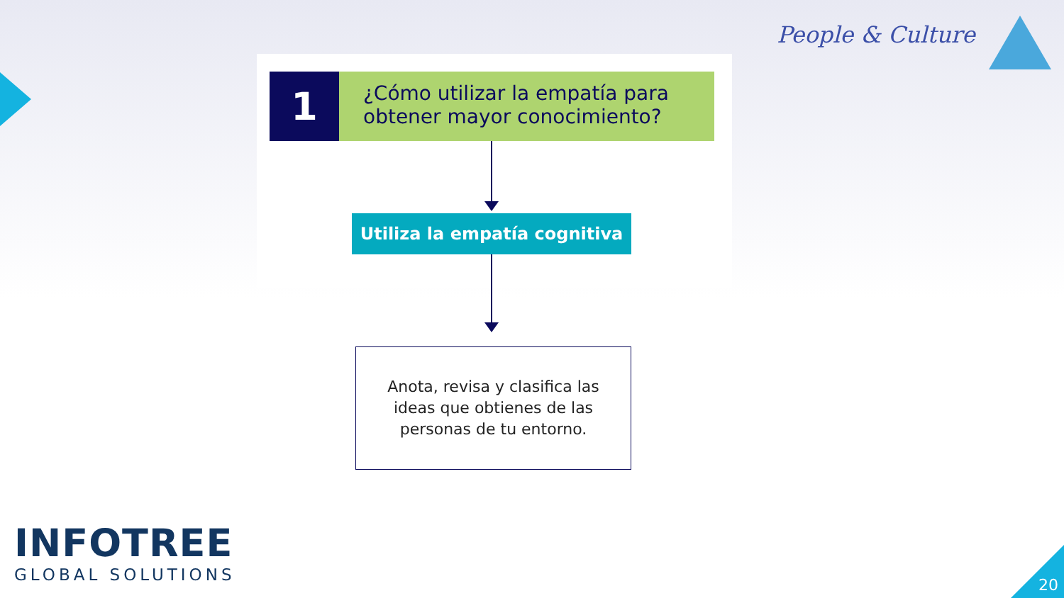People & Culture
1
¿Cómo utilizar la empatía para obtener mayor conocimiento?
Utiliza la empatía cognitiva
Anota, revisa y clasifica las
ideas que obtienes de las
personas de tu entorno.
INFOTREE
GLOBAL SOLUTIONS
20